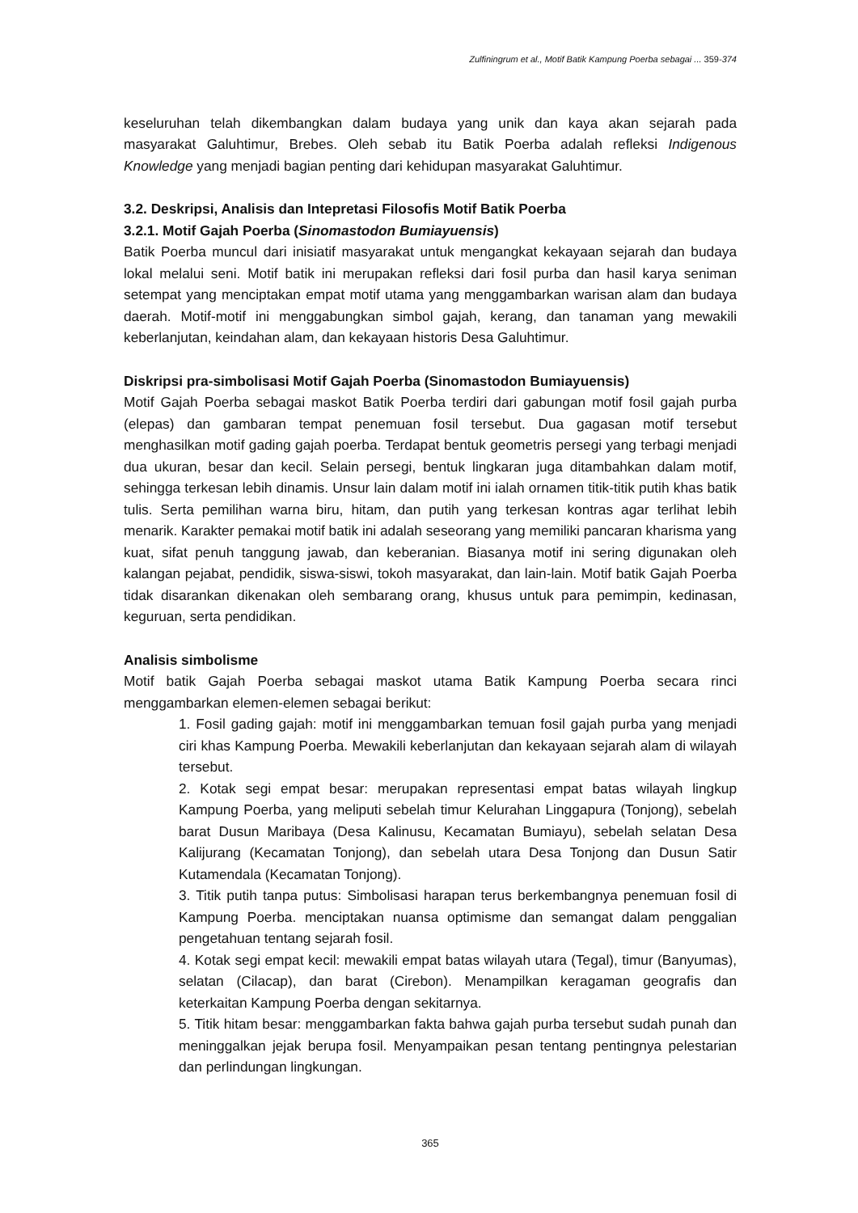Zulfiningrum et al., Motif Batik Kampung Poerba sebagai ... 359-374
keseluruhan telah dikembangkan dalam budaya yang unik dan kaya akan sejarah pada masyarakat Galuhtimur, Brebes. Oleh sebab itu Batik Poerba adalah refleksi Indigenous Knowledge yang menjadi bagian penting dari kehidupan masyarakat Galuhtimur.
3.2. Deskripsi, Analisis dan Intepretasi Filosofis Motif Batik Poerba
3.2.1. Motif Gajah Poerba (Sinomastodon Bumiayuensis)
Batik Poerba muncul dari inisiatif masyarakat untuk mengangkat kekayaan sejarah dan budaya lokal melalui seni. Motif batik ini merupakan refleksi dari fosil purba dan hasil karya seniman setempat yang menciptakan empat motif utama yang menggambarkan warisan alam dan budaya daerah. Motif-motif ini menggabungkan simbol gajah, kerang, dan tanaman yang mewakili keberlanjutan, keindahan alam, dan kekayaan historis Desa Galuhtimur.
Diskripsi pra-simbolisasi Motif Gajah Poerba (Sinomastodon Bumiayuensis)
Motif Gajah Poerba sebagai maskot Batik Poerba terdiri dari gabungan motif fosil gajah purba (elepas) dan gambaran tempat penemuan fosil tersebut. Dua gagasan motif tersebut menghasilkan motif gading gajah poerba. Terdapat bentuk geometris persegi yang terbagi menjadi dua ukuran, besar dan kecil. Selain persegi, bentuk lingkaran juga ditambahkan dalam motif, sehingga terkesan lebih dinamis. Unsur lain dalam motif ini ialah ornamen titik-titik putih khas batik tulis. Serta pemilihan warna biru, hitam, dan putih yang terkesan kontras agar terlihat lebih menarik. Karakter pemakai motif batik ini adalah seseorang yang memiliki pancaran kharisma yang kuat, sifat penuh tanggung jawab, dan keberanian. Biasanya motif ini sering digunakan oleh kalangan pejabat, pendidik, siswa-siswi, tokoh masyarakat, dan lain-lain. Motif batik Gajah Poerba tidak disarankan dikenakan oleh sembarang orang, khusus untuk para pemimpin, kedinasan, keguruan, serta pendidikan.
Analisis simbolisme
Motif batik Gajah Poerba sebagai maskot utama Batik Kampung Poerba secara rinci menggambarkan elemen-elemen sebagai berikut:
1. Fosil gading gajah: motif ini menggambarkan temuan fosil gajah purba yang menjadi ciri khas Kampung Poerba. Mewakili keberlanjutan dan kekayaan sejarah alam di wilayah tersebut.
2. Kotak segi empat besar: merupakan representasi empat batas wilayah lingkup Kampung Poerba, yang meliputi sebelah timur Kelurahan Linggapura (Tonjong), sebelah barat Dusun Maribaya (Desa Kalinusu, Kecamatan Bumiayu), sebelah selatan Desa Kalijurang (Kecamatan Tonjong), dan sebelah utara Desa Tonjong dan Dusun Satir Kutamendala (Kecamatan Tonjong).
3. Titik putih tanpa putus: Simbolisasi harapan terus berkembangnya penemuan fosil di Kampung Poerba. menciptakan nuansa optimisme dan semangat dalam penggalian pengetahuan tentang sejarah fosil.
4. Kotak segi empat kecil: mewakili empat batas wilayah utara (Tegal), timur (Banyumas), selatan (Cilacap), dan barat (Cirebon). Menampilkan keragaman geografis dan keterkaitan Kampung Poerba dengan sekitarnya.
5. Titik hitam besar: menggambarkan fakta bahwa gajah purba tersebut sudah punah dan meninggalkan jejak berupa fosil. Menyampaikan pesan tentang pentingnya pelestarian dan perlindungan lingkungan.
365